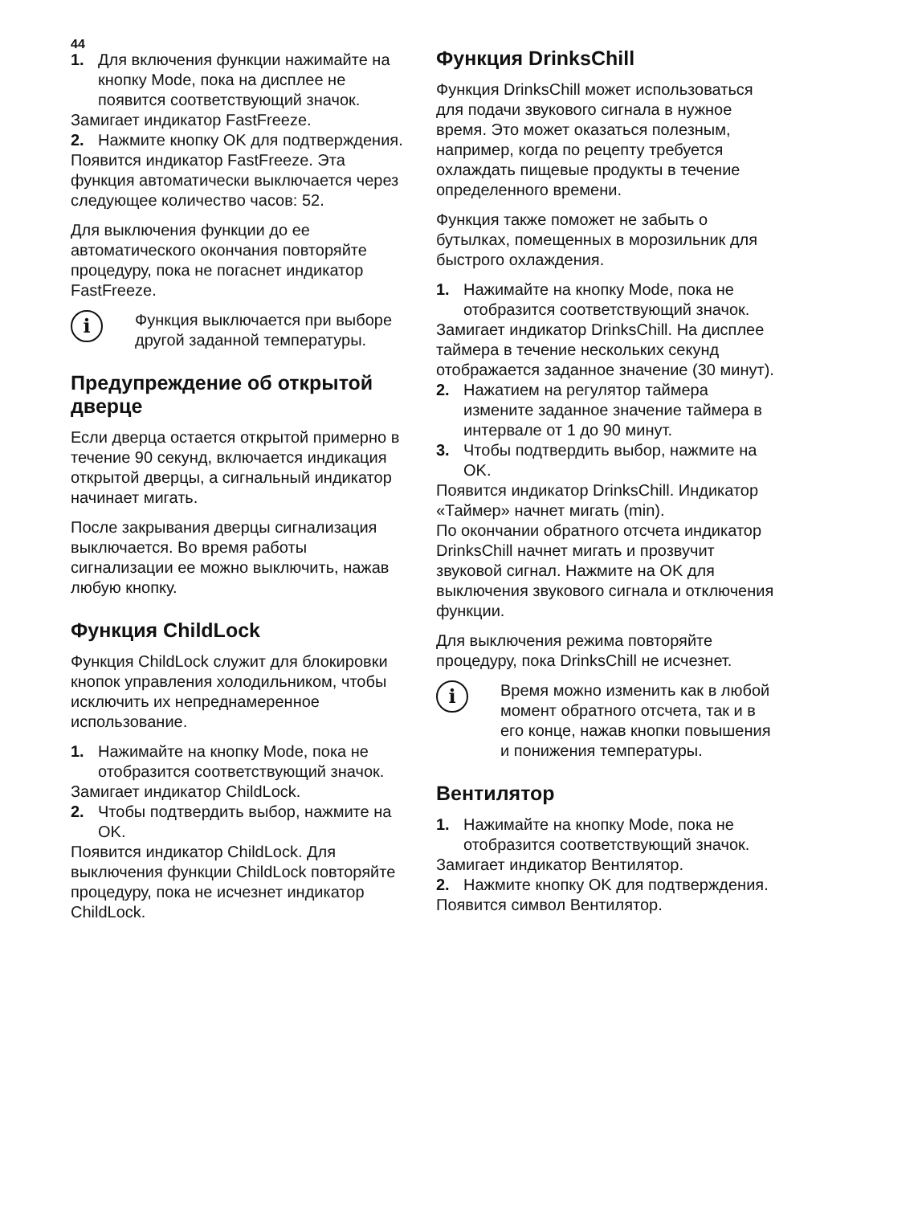44
1. Для включения функции нажимайте на кнопку Mode, пока на дисплее не появится соответствующий значок.
Замигает индикатор FastFreeze.
2. Нажмите кнопку OK для подтверждения.
Появится индикатор FastFreeze. Эта функция автоматически выключается через следующее количество часов: 52.
Для выключения функции до ее автоматического окончания повторяйте процедуру, пока не погаснет индикатор FastFreeze.
i
Функция выключается при выборе другой заданной температуры.
Предупреждение об открытой дверце
Если дверца остается открытой примерно в течение 90 секунд, включается индикация открытой дверцы, а сигнальный индикатор начинает мигать.
После закрывания дверцы сигнализация выключается. Во время работы сигнализации ее можно выключить, нажав любую кнопку.
Функция ChildLock
Функция ChildLock служит для блокировки кнопок управления холодильником, чтобы исключить их непреднамеренное использование.
1. Нажимайте на кнопку Mode, пока не отобразится соответствующий значок.
Замигает индикатор ChildLock.
2. Чтобы подтвердить выбор, нажмите на OK.
Появится индикатор ChildLock. Для выключения функции ChildLock повторяйте процедуру, пока не исчезнет индикатор ChildLock.
Функция DrinksChill
Функция DrinksChill может использоваться для подачи звукового сигнала в нужное время. Это может оказаться полезным, например, когда по рецепту требуется охлаждать пищевые продукты в течение определенного времени.
Функция также поможет не забыть о бутылках, помещенных в морозильник для быстрого охлаждения.
1. Нажимайте на кнопку Mode, пока не отобразится соответствующий значок.
Замигает индикатор DrinksChill. На дисплее таймера в течение нескольких секунд отображается заданное значение (30 минут).
2. Нажатием на регулятор таймера измените заданное значение таймера в интервале от 1 до 90 минут.
3. Чтобы подтвердить выбор, нажмите на OK.
Появится индикатор DrinksChill. Индикатор «Таймер» начнет мигать (min).
По окончании обратного отсчета индикатор DrinksChill начнет мигать и прозвучит звуковой сигнал. Нажмите на OK для выключения звукового сигнала и отключения функции.
Для выключения режима повторяйте процедуру, пока DrinksChill не исчезнет.
i
Время можно изменить как в любой момент обратного отсчета, так и в его конце, нажав кнопки повышения и понижения температуры.
Вентилятор
1. Нажимайте на кнопку Mode, пока не отобразится соответствующий значок.
Замигает индикатор Вентилятор.
2. Нажмите кнопку OK для подтверждения.
Появится символ Вентилятор.